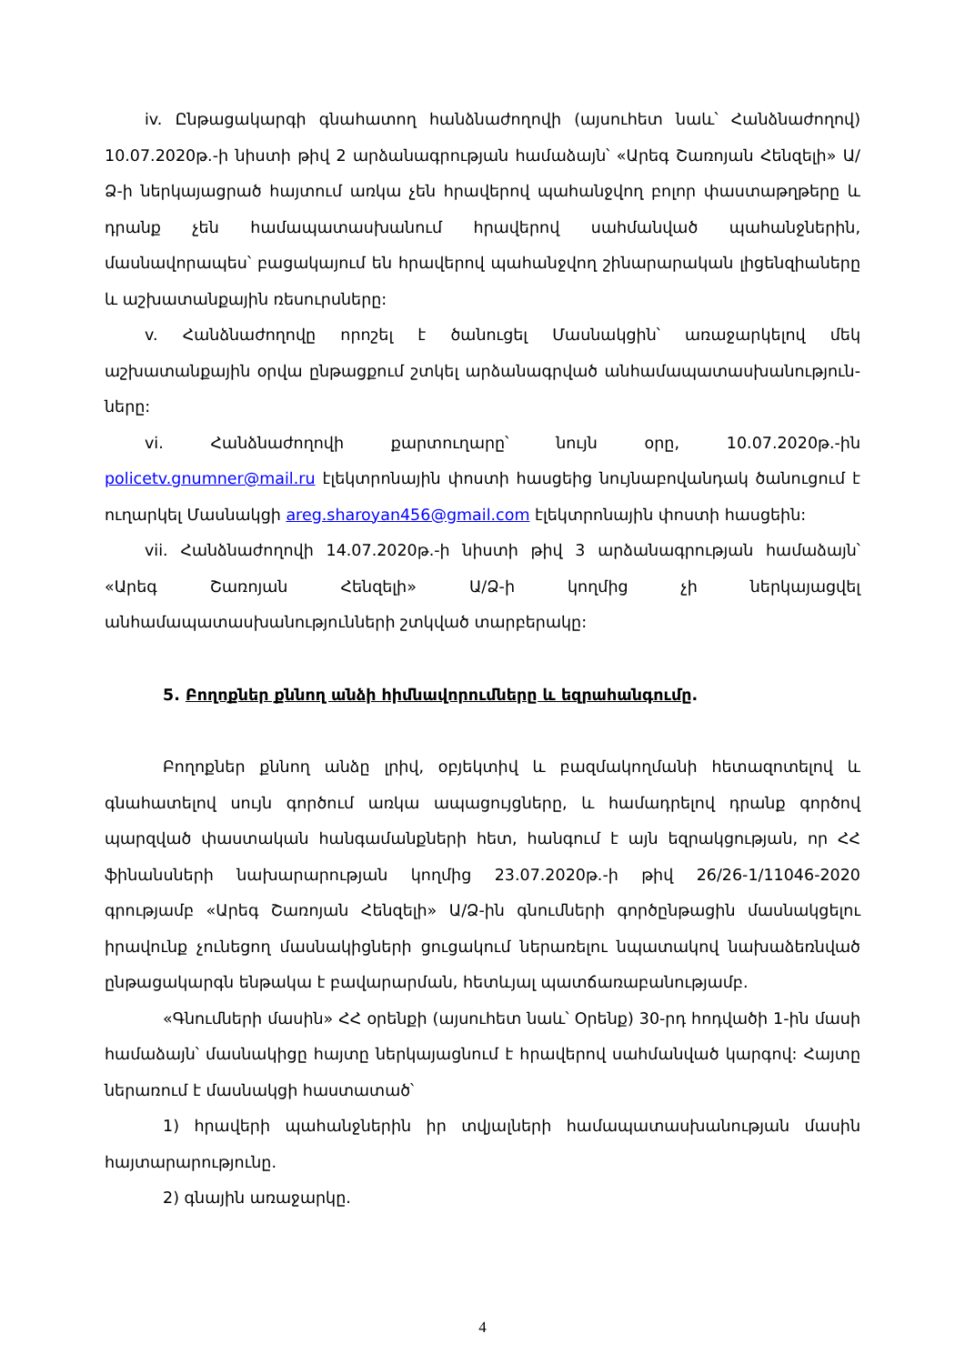iv. Ընթացակարգի գնահատող հանձնաժողովի (այսուհետ նաև՝ Հանձնաժողով) 10.07.2020թ.-ի նիստի թիվ 2 արձանագրության համաձայն՝ «Արեգ Շառոյան Հենզելի» Ա/Ձ-ի ներկայացրած հայտում առկա չեն հրավերով պահանջվող բոլոր փաստաթղթերը և դրանք չեն համապատասխանում հրավերով սահմանված պահանջներին, մասնավորապես՝ բացակայում են հրավերով պահանջվող շինարարական լիցենզիաները և աշխատանքային ռեսուրսները:
v. Հանձնաժողովը որոշել է ծանուցել Մասնակցին՝ առաջարկելով մեկ աշխատանքային օրվա ընթացքում շտկել արձանագրված անհամապատասխանություն-ները:
vi. Հանձնաժողովի քարտուղարը՝ նույն օրը, 10.07.2020թ.-ին policetv.gnumner@mail.ru էլեկտրոնային փոստի հասցեից նույնաբովանդակ ծանուցում է ուղարկել Մասնակցի areg.sharoyan456@gmail.com էլեկտրոնային փոստի հասցեին:
vii. Հանձնաժողովի 14.07.2020թ.-ի նիստի թիվ 3 արձանագրության համաձայն՝ «Արեգ Շառոյան Հենզելի» Ա/Ձ-ի կողմից չի ներկայացվել անհամապատասխանությունների շտկված տարբերակը:
5. Բողոքներ քննող անձի հիմնավորումները և եզրահանգումը.
Բողոքներ քննող անձը լրիվ, օբյեկտիվ և բազմակողմանի հետազոտելով և գնահատելով սույն գործում առկա ապացույցները, և համադրելով դրանք գործով պարզված փաստական հանգամանքների հետ, հանգում է այն եզրակցության, որ ՀՀ ֆինանսների նախարարության կողմից 23.07.2020թ.-ի թիվ 26/26-1/11046-2020 գրությամբ «Արեգ Շառոյան Հենզելի» Ա/Ձ-ին գնումների գործընթացին մասնակցելու իրավունք չունեցող մասնակիցների ցուցակում ներառելու նպատակով նախաձեռնված ընթացակարգն ենթակա է բավարարման, հետևյալ պատճառաբանությամբ.
«Գնումների մասին» ՀՀ օրենքի (այսուհետ նաև՝ Օրենք) 30-րդ հոդվածի 1-ին մասի համաձայն՝ մասնակիցը հայտը ներկայացնում է հրավերով սահմանված կարգով: Հայտը ներառում է մասնակցի հաստատած՝
1) հրավերի պահանջներին իր տվյալների համապատասխանության մասին հայտարարությունը.
2) գնային առաջարկը.
4